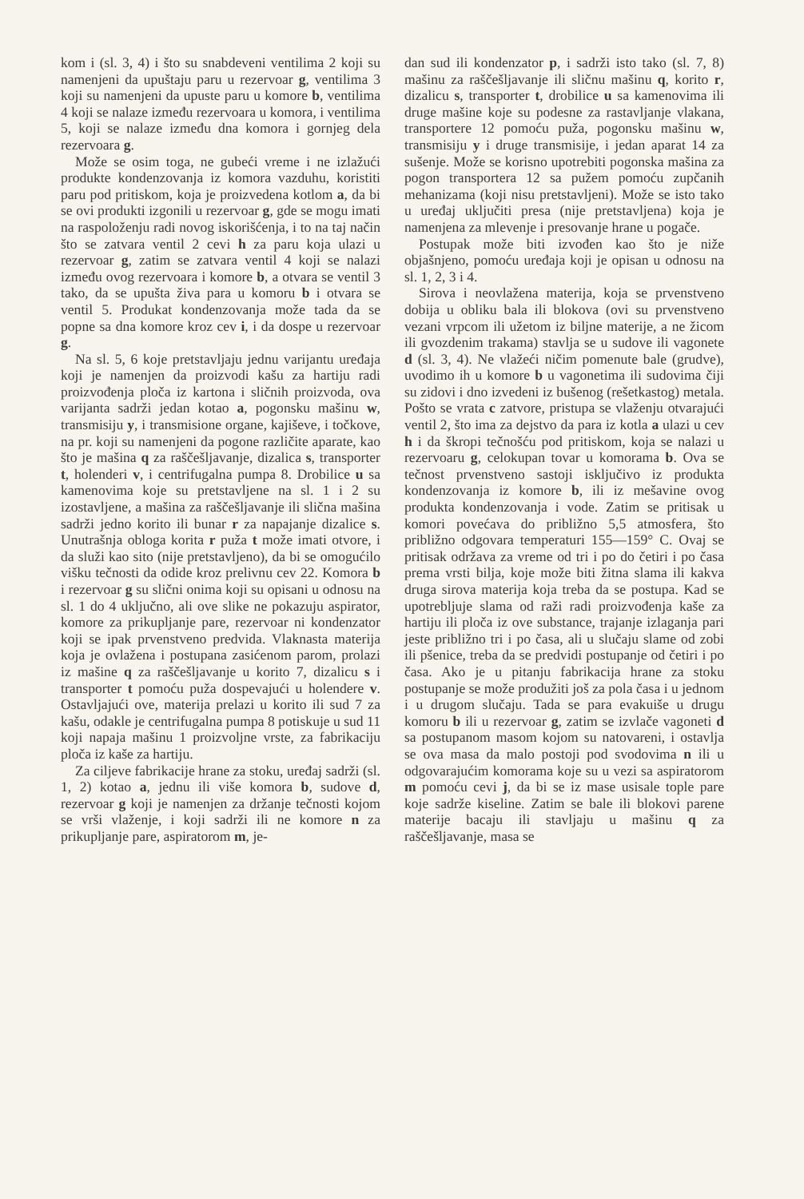kom i (sl. 3, 4) i što su snabdeveni ventilima 2 koji su namenjeni da upuštaju paru u rezervoar g, ventilima 3 koji su namenjeni da upuste paru u komore b, ventilima 4 koji se nalaze između rezervoara u komora, i ventilima 5, koji se nalaze između dna komora i gornjeg dela rezervoara g.
Može se osim toga, ne gubeći vreme i ne izlažući produkte kondenzovanja iz komora vazduhu, koristiti paru pod pritiskom, koja je proizvedena kotlom a, da bi se ovi produkti izgonili u rezervoar g, gde se mogu imati na raspoloženju radi novog iskorišćenja, i to na taj način što se zatvara ventil 2 cevi h za paru koja ulazi u rezervoar g, zatim se zatvara ventil 4 koji se nalazi između ovog rezervoara i komore b, a otvara se ventil 3 tako, da se upušta živa para u komoru b i otvara se ventil 5. Produkat kondenzovanja može tada da se popne sa dna komore kroz cev i, i da dospe u rezervoar g.
Na sl. 5, 6 koje pretstavljaju jednu varijantu uređaja koji je namenjen da proizvodi kašu za hartiju radi proizvođenja ploča iz kartona i sličnih proizvoda, ova varijanta sadrži jedan kotao a, pogonsku mašinu w, transmisiju y, i transmisione organe, kajiševe, i točkove, na pr. koji su namenjeni da pogone različite aparate, kao što je mašina q za raščešljavanje, dizalica s, transporter t, holenderi v, i centrifugalna pumpa 8. Drobilice u sa kamenovima koje su pretstavljene na sl. 1 i 2 su izostavljene, a mašina za raščešljavanje ili slična mašina sadrži jedno korito ili bunar r za napajanje dizalice s. Unutrašnja obloga korita r puža t može imati otvore, i da služi kao sito (nije pretstavljeno), da bi se omogućilo višku tečnosti da odide kroz prelivnu cev 22. Komora b i rezervoar g su slični onima koji su opisani u odnosu na sl. 1 do 4 uključno, ali ove slike ne pokazuju aspirator, komore za prikupljanje pare, rezervoar ni kondenzator koji se ipak prvenstveno predvida. Vlaknasta materija koja je ovlažena i postupana zasićenom parom, prolazi iz mašine q za raščešljavanje u korito 7, dizalicu s i transporter t pomoću puža dospevajući u holendere v. Ostavljajući ove, materija prelazi u korito ili sud 7 za kašu, odakle je centrifugalna pumpa 8 potiskuje u sud 11 koji napaja mašinu 1 proizvoljne vrste, za fabrikaciju ploča iz kaše za hartiju.
Za ciljeve fabrikacije hrane za stoku, uređaj sadrži (sl. 1, 2) kotao a, jednu ili više komora b, sudove d, rezervoar g koji je namenjen za držanje tečnosti kojom se vrši vlaženje, i koji sadrži ili ne komore n za prikupljanje pare, aspiratorom m, je-
dan sud ili kondenzator p, i sadrži isto tako (sl. 7, 8) mašinu za raščešljavanje ili sličnu mašinu q, korito r, dizalicu s, transporter t, drobilice u sa kamenovima ili druge mašine koje su podesne za rastavljanje vlakana, transportere 12 pomoću puža, pogonsku mašinu w, transmisiju y i druge transmisije, i jedan aparat 14 za sušenje. Može se korisno upotrebiti pogonska mašina za pogon transportera 12 sa pužem pomoću zupčanih mehanizama (koji nisu pretstavljeni). Može se isto tako u uređaj uključiti presa (nije pretstavljena) koja je namenjena za mlevenje i presovanje hrane u pogače.
Postupak može biti izvođen kao što je niže objašnjeno, pomoću uređaja koji je opisan u odnosu na sl. 1, 2, 3 i 4.
Sirova i neovlažena materija, koja se prvenstveno dobija u obliku bala ili blokova (ovi su prvenstveno vezani vrpcom ili užetom iz biljne materije, a ne žicom ili gvozdenim trakama) stavlja se u sudove ili vagonete d (sl. 3, 4). Ne vlažeći ničim pomenute bale (grudve), uvodimo ih u komore b u vagonetima ili sudovima čiji su zidovi i dno izvedeni iz bušenog (rešetkastog) metala. Pošto se vrata c zatvore, pristupa se vlaženju otvarajući ventil 2, što ima za dejstvo da para iz kotla a ulazi u cev h i da škropi tečnošću pod pritiskom, koja se nalazi u rezervoaru g, celokupan tovar u komorama b. Ova se tečnost prvenstveno sastoji isključivo iz produkta kondenzovanja iz komore b, ili iz mešavine ovog produkta kondenzovanja i vode. Zatim se pritisak u komori povećava do približno 5,5 atmosfera, što približno odgovara temperaturi 155—159° C. Ovaj se pritisak održava za vreme od tri i po do četiri i po časa prema vrsti bilja, koje može biti žitna slama ili kakva druga sirova materija koja treba da se postupa. Kad se upotrebljuje slama od raži radi proizvođenja kaše za hartiju ili ploča iz ove substance, trajanje izlaganja pari jeste približno tri i po časa, ali u slučaju slame od zobi ili pšenice, treba da se predvidi postupanje od četiri i po časa. Ako je u pitanju fabrikacija hrane za stoku postupanje se može produžiti još za pola časa i u jednom i u drugom slučaju. Tada se para evakuiše u drugu komoru b ili u rezervoar g, zatim se izvlače vagoneti d sa postupanom masom kojom su natovareni, i ostavlja se ova masa da malo postoji pod svodovima n ili u odgovarajućim komorama koje su u vezi sa aspiratorom m pomoću cevi j, da bi se iz mase usisale tople pare koje sadrže kiseline. Zatim se bale ili blokovi parene materije bacaju ili stavljaju u mašinu q za raščešljavanje, masa se